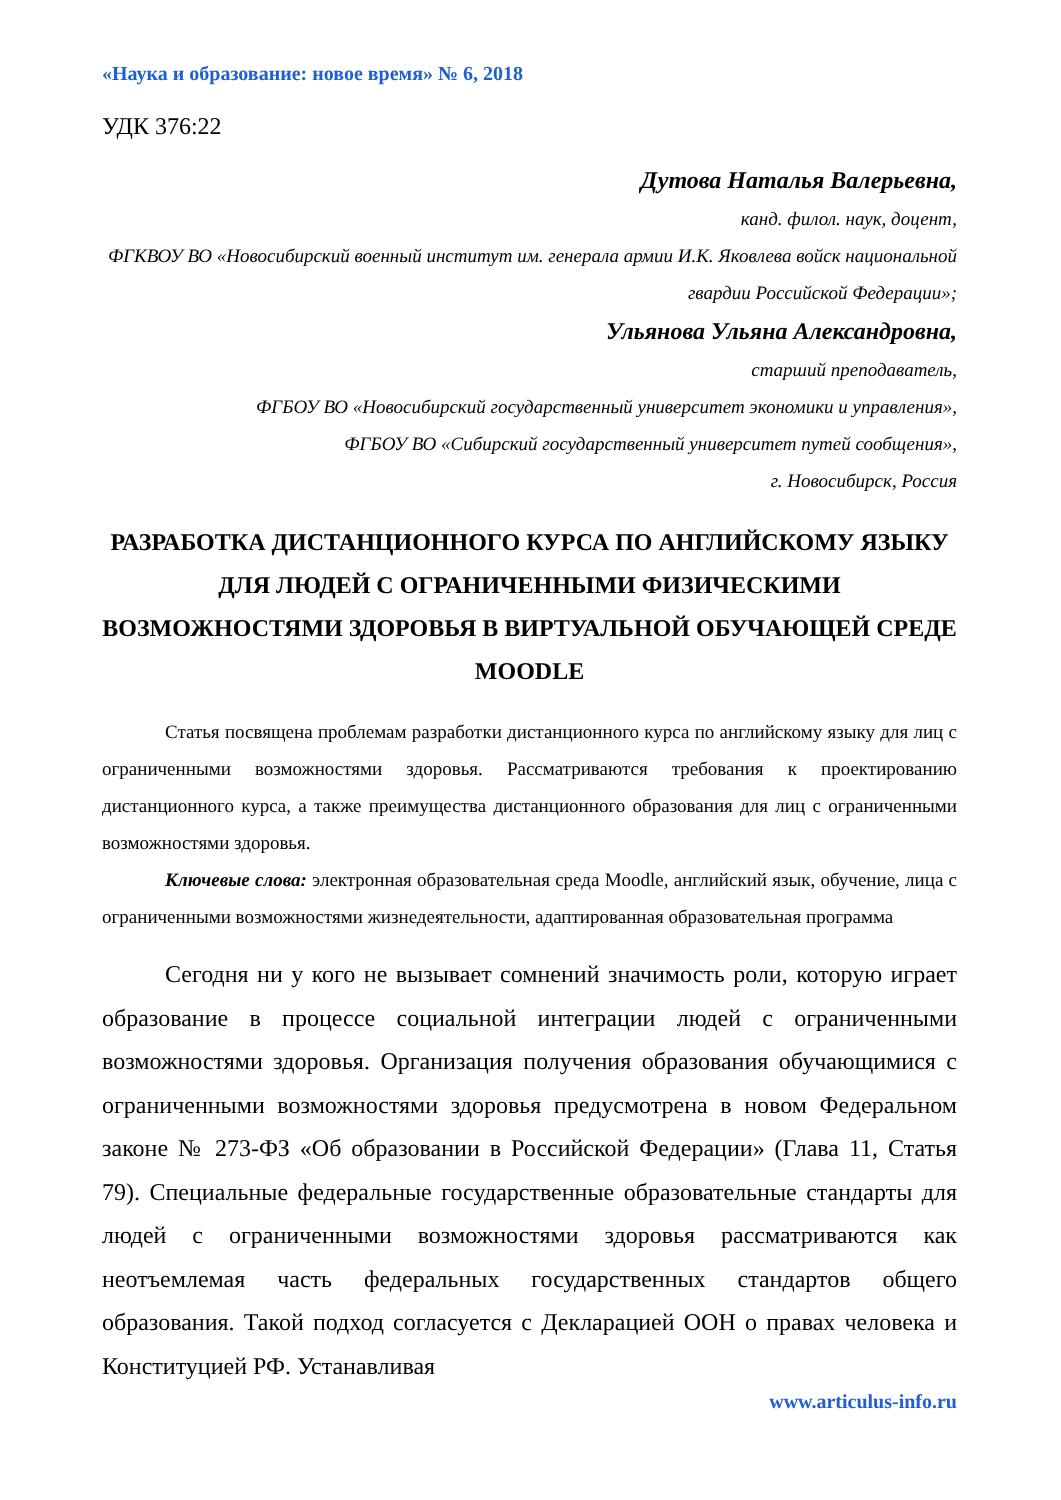«Наука и образование: новое время» № 6, 2018
УДК 376:22
Дутова Наталья Валерьевна,
канд. филол. наук, доцент,
ФГКВОУ ВО «Новосибирский военный институт им. генерала армии И.К. Яковлева войск национальной гвардии Российской Федерации»;
Ульянова Ульяна Александровна,
старший преподаватель,
ФГБОУ ВО «Новосибирский государственный университет экономики и управления»,
ФГБОУ ВО «Сибирский государственный университет путей сообщения»,
г. Новосибирск, Россия
РАЗРАБОТКА ДИСТАНЦИОННОГО КУРСА ПО АНГЛИЙСКОМУ ЯЗЫКУ ДЛЯ ЛЮДЕЙ С ОГРАНИЧЕННЫМИ ФИЗИЧЕСКИМИ ВОЗМОЖНОСТЯМИ ЗДОРОВЬЯ В ВИРТУАЛЬНОЙ ОБУЧАЮЩЕЙ СРЕДЕ MOODLE
Статья посвящена проблемам разработки дистанционного курса по английскому языку для лиц с ограниченными возможностями здоровья. Рассматриваются требования к проектированию дистанционного курса, а также преимущества дистанционного образования для лиц с ограниченными возможностями здоровья.
Ключевые слова: электронная образовательная среда Moodle, английский язык, обучение, лица с ограниченными возможностями жизнедеятельности, адаптированная образовательная программа
Сегодня ни у кого не вызывает сомнений значимость роли, которую играет образование в процессе социальной интеграции людей с ограниченными возможностями здоровья. Организация получения образования обучающимися с ограниченными возможностями здоровья предусмотрена в новом Федеральном законе № 273-ФЗ «Об образовании в Российской Федерации» (Глава 11, Статья 79). Специальные федеральные государственные образовательные стандарты для людей с ограниченными возможностями здоровья рассматриваются как неотъемлемая часть федеральных государственных стандартов общего образования. Такой подход согласуется с Декларацией ООН о правах человека и Конституцией РФ. Устанавливая
www.articulus-info.ru